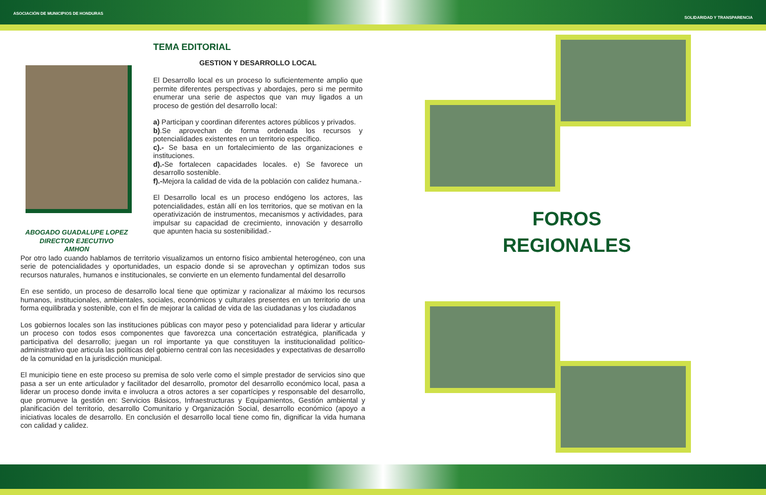ASOCIACIÓN DE MUNICIPIOS DE HONDURAS
SOLIDARIDAD Y TRANSPARENCIA
ABOGADO GUADALUPE LOPEZ
DIRECTOR EJECUTIVO
AMHON
TEMA EDITORIAL
GESTION Y DESARROLLO LOCAL
El Desarrollo local es un proceso lo suficientemente amplio que permite diferentes perspectivas y abordajes, pero si me permito enumerar una serie de aspectos que van muy ligados a un proceso de gestión del desarrollo local:
a) Participan y coordinan diferentes actores públicos y privados.
b).Se aprovechan de forma ordenada los recursos y potencialidades existentes en un territorio específico.
c).- Se basa en un fortalecimiento de las organizaciones e instituciones.
d).-Se fortalecen capacidades locales. e) Se favorece un desarrollo sostenible.
f).-Mejora la calidad de vida de la población con calidez humana.-
El Desarrollo local es un proceso endógeno los actores, las potencialidades, están allí en los territorios, que se motivan en la operativización de instrumentos, mecanismos y actividades, para impulsar su capacidad de crecimiento, innovación y desarrollo que apunten hacia su sostenibilidad.-
Por otro lado cuando hablamos de territorio visualizamos un entorno físico ambiental heterogéneo, con una serie de potencialidades y oportunidades, un espacio donde si se aprovechan y optimizan todos sus recursos naturales, humanos e institucionales, se convierte en un elemento fundamental del desarrollo
En ese sentido, un proceso de desarrollo local tiene que optimizar y racionalizar al máximo los recursos humanos, institucionales, ambientales, sociales, económicos y culturales presentes en un territorio de una forma equilibrada y sostenible, con el fin de mejorar la calidad de vida de las ciudadanas y los ciudadanos
Los gobiernos locales son las instituciones públicas con mayor peso y potencialidad para liderar y articular un proceso con todos esos componentes que favorezca una concertación estratégica, planificada y participativa del desarrollo; juegan un rol importante ya que constituyen la institucionalidad político-administrativo que articula las políticas del gobierno central con las necesidades y expectativas de desarrollo de la comunidad en la jurisdicción municipal.
El municipio tiene en este proceso su premisa de solo verle como el simple prestador de servicios sino que pasa a ser un ente articulador y facilitador del desarrollo, promotor del desarrollo económico local, pasa a liderar un proceso donde invita e involucra a otros actores a ser copartícipes y responsable del desarrollo, que promueve la gestión en: Servicios Básicos, Infraestructuras y Equipamientos, Gestión ambiental y planificación del territorio, desarrollo Comunitario y Organización Social, desarrollo económico (apoyo a iniciativas locales de desarrollo. En conclusión el desarrollo local tiene como fin, dignificar la vida humana con calidad y calidez.
FOROS
REGIONALES